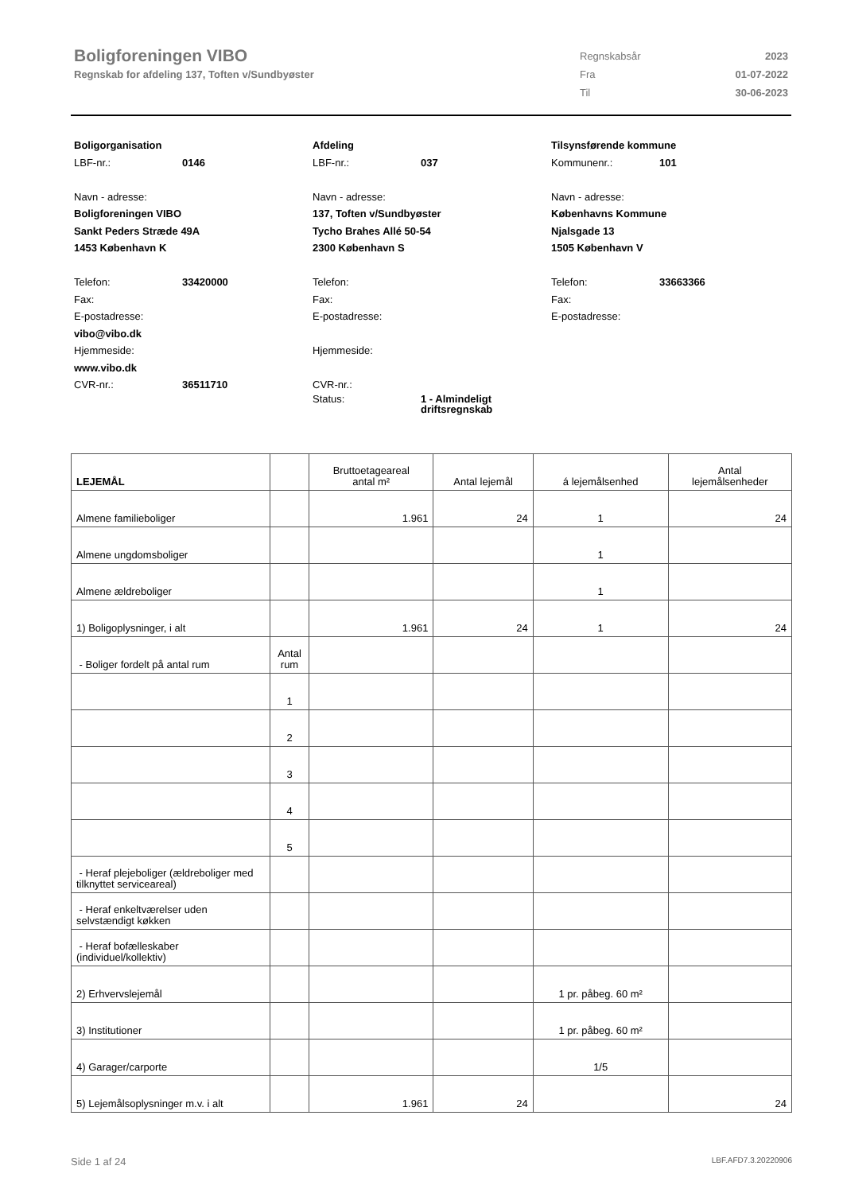Boligforeningen VIBO
Regnskab for afdeling 137, Toften v/Sundbyøster
| Regnskabsår | 2023 |
| Fra | 01-07-2022 |
| Til | 30-06-2023 |
Boligorganisation
LBF-nr.: 0146
Navn - adresse:
Boligforeningen VIBO
Sankt Peders Stræde 49A
1453 København K
Telefon: 33420000
Fax:
E-postadresse:
vibo@vibo.dk
Hjemmeside:
www.vibo.dk
CVR-nr.: 36511710
Afdeling
LBF-nr.: 037
Navn - adresse:
137, Toften v/Sundbyøster
Tycho Brahes Allé 50-54
2300 København S
Telefon:
Fax:
E-postadresse:
Hjemmeside:
CVR-nr.:
Status: 1 - Almindeligt
driftsregnskab
Tilsynsførende kommune
Kommunenr.: 101
Navn - adresse:
Københavns Kommune
Njalsgade 13
1505 København V
Telefon: 33663366
Fax:
E-postadresse:
| LEJEMÅL | | Bruttoetageareal antal m² | Antal lejemål | á lejemålsenhed | Antal lejemålsenheder |
| --- | --- | --- | --- | --- | --- |
| Almene familieboliger | | 1.961 | 24 | 1 | 24 |
| Almene ungdomsboliger | | | | 1 | |
| Almene ældreboliger | | | | 1 | |
| 1) Boligoplysninger, i alt | | 1.961 | 24 | 1 | 24 |
| - Boliger fordelt på antal rum | Antal rum | | | | |
| | 1 | | | | |
| | 2 | | | | |
| | 3 | | | | |
| | 4 | | | | |
| | 5 | | | | |
| - Heraf plejeboliger (ældreboliger med tilknyttet serviceareal) | | | | | |
| - Heraf enkeltværelser uden selvstændigt køkken | | | | | |
| - Heraf bofælleskaber (individuel/kollektiv) | | | | | |
| 2) Erhvervslejemål | | | | 1 pr. påbeg. 60 m² | |
| 3) Institutioner | | | | 1 pr. påbeg. 60 m² | |
| 4) Garager/carporte | | | | 1/5 | |
| 5) Lejemålsoplysninger m.v. i alt | | 1.961 | 24 | | 24 |
Side 1 af 24 LBF.AFD7.3.20220906